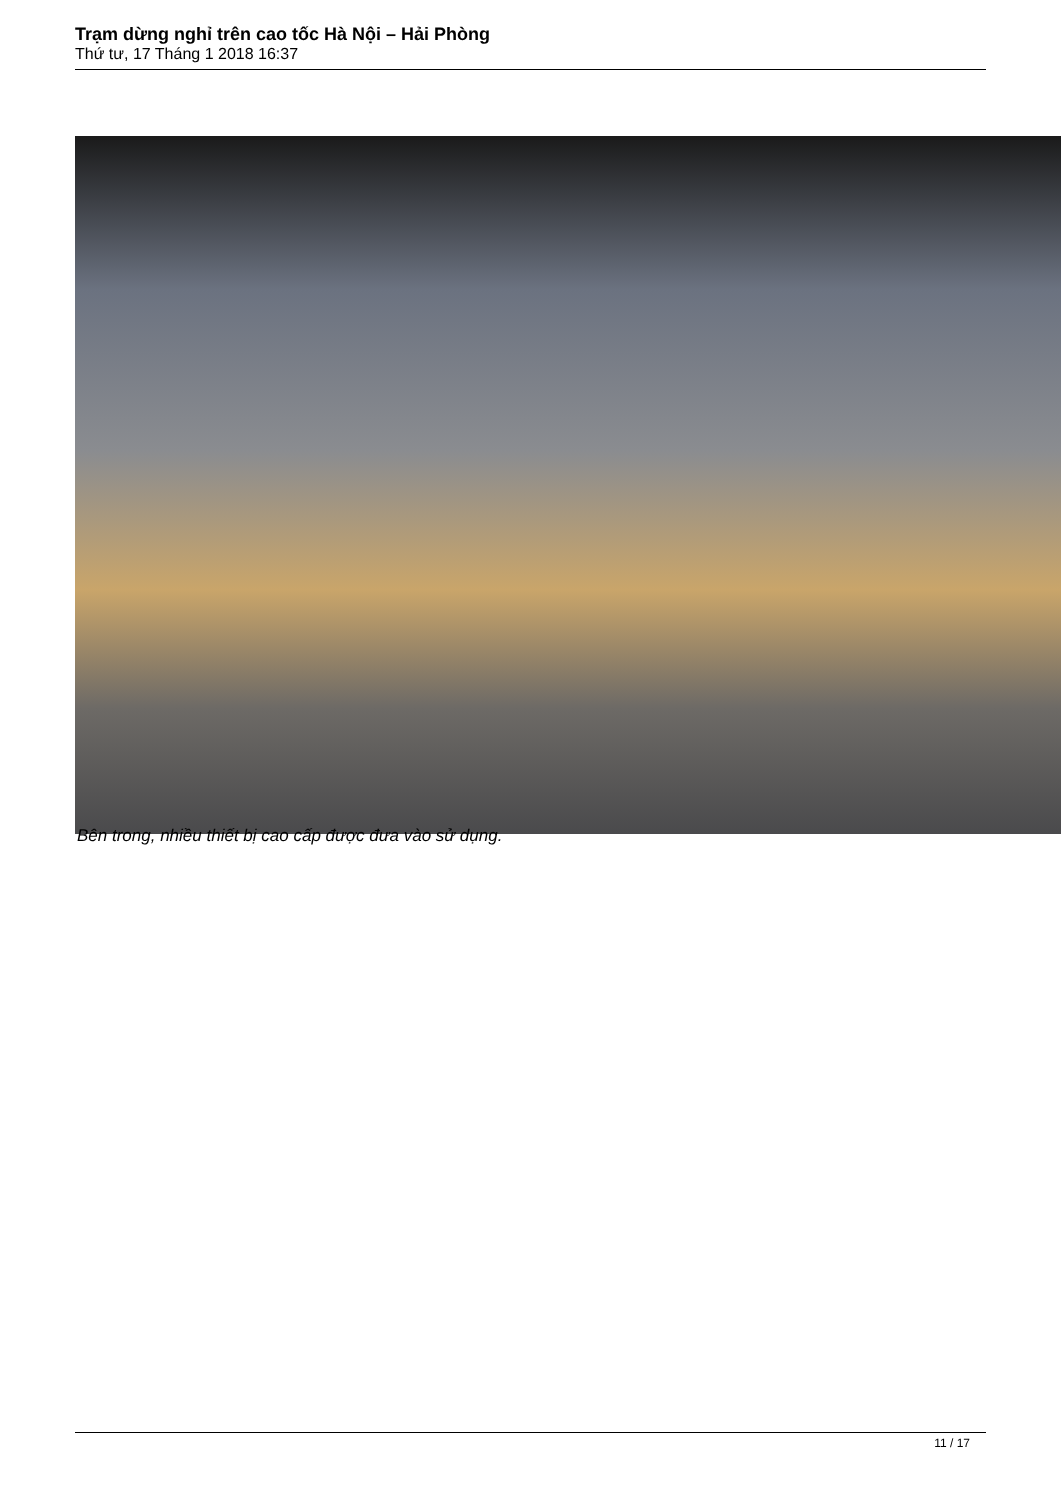Trạm dừng nghỉ trên cao tốc Hà Nội – Hải Phòng
Thứ tư, 17 Tháng 1 2018 16:37
Bên trong, nhiều thiết bị cao cấp được đưa vào sử dụng.
11 / 17